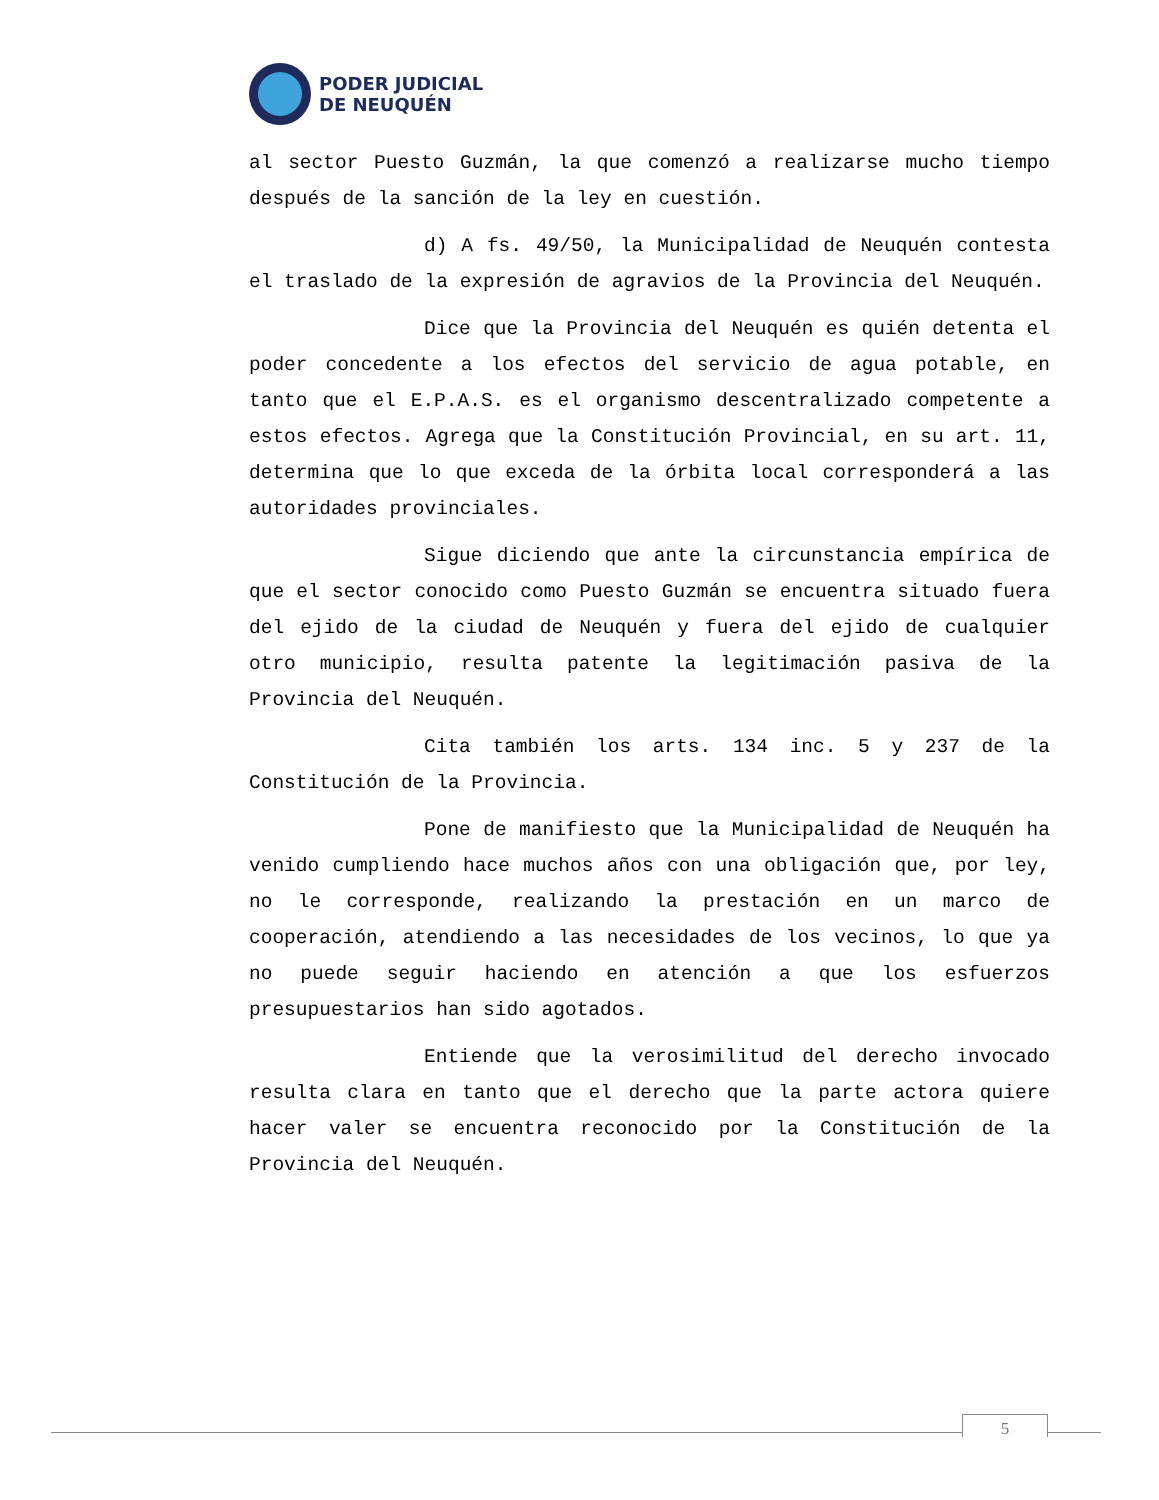PODER JUDICIAL
DE NEUQUÉN
al sector Puesto Guzmán, la que comenzó a realizarse mucho tiempo después de la sanción de la ley en cuestión.
d) A fs. 49/50, la Municipalidad de Neuquén contesta el traslado de la expresión de agravios de la Provincia del Neuquén.
Dice que la Provincia del Neuquén es quién detenta el poder concedente a los efectos del servicio de agua potable, en tanto que el E.P.A.S. es el organismo descentralizado competente a estos efectos. Agrega que la Constitución Provincial, en su art. 11, determina que lo que exceda de la órbita local corresponderá a las autoridades provinciales.
Sigue diciendo que ante la circunstancia empírica de que el sector conocido como Puesto Guzmán se encuentra situado fuera del ejido de la ciudad de Neuquén y fuera del ejido de cualquier otro municipio, resulta patente la legitimación pasiva de la Provincia del Neuquén.
Cita también los arts. 134 inc. 5 y 237 de la Constitución de la Provincia.
Pone de manifiesto que la Municipalidad de Neuquén ha venido cumpliendo hace muchos años con una obligación que, por ley, no le corresponde, realizando la prestación en un marco de cooperación, atendiendo a las necesidades de los vecinos, lo que ya no puede seguir haciendo en atención a que los esfuerzos presupuestarios han sido agotados.
Entiende que la verosimilitud del derecho invocado resulta clara en tanto que el derecho que la parte actora quiere hacer valer se encuentra reconocido por la Constitución de la Provincia del Neuquén.
5